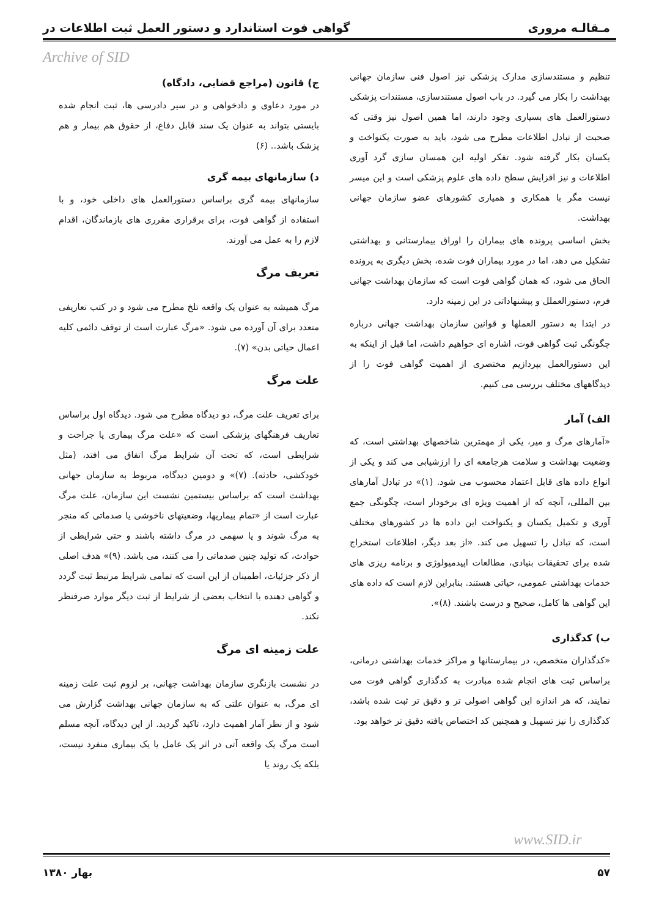مـقالـه مروری گواهی فوت استاندارد و دستور العمل ثبت اطلاعات در
Archive of SID
تنظیم و مستندسازی مدارک پزشکی نیز اصول فنی سازمان جهانی بهداشت را بکار می گیرد. در باب اصول مستندسازی، مستندات پزشکی دستورالعمل های بسیاری وجود دارند، اما همین اصول نیز وقتی که صحبت از تبادل اطلاعات مطرح می شود، باید به صورت یکنواخت و یکسان بکار گرفته شود. تفکر اولیه این همسان سازی گرد آوری اطلاعات و نیز افزایش سطح داده های علوم پزشکی است و این میسر نیست مگر با همکاری و همیاری کشورهای عضو سازمان جهانی بهداشت.
بخش اساسی پرونده های بیماران را اوراق بیمارستانی و بهداشتی تشکیل می دهد، اما در مورد بیماران فوت شده، بخش دیگری به پرونده الحاق می شود، که همان گواهی فوت است که سازمان بهداشت جهانی فرم، دستورالعملل و پیشنهاداتی در این زمینه دارد.
در ابتدا به دستور العملها و قوانین سازمان بهداشت جهانی درباره چگونگی ثبت گواهی فوت، اشاره ای خواهیم داشت، اما قبل از اینکه به این دستورالعمل بپردازیم مختصری از اهمیت گواهی فوت را از دیدگاههای مختلف بررسی می کنیم.
الف) آمار
«آمارهای مرگ و میر، یکی از مهمترین شاخصهای بهداشتی است، که وضعیت بهداشت و سلامت هرجامعه ای را ارزشیابی می کند و یکی از انواع داده های قابل اعتماد محسوب می شود. (۱)» در تبادل آمارهای بین المللی، آنچه که از اهمیت ویژه ای برخودار است، چگونگی جمع آوری و تکمیل یکسان و یکنواخت این داده ها در کشورهای مختلف است، که تبادل را تسهیل می کند. «از بعد دیگر، اطلاعات استخراج شده برای تحقیقات بنیادی، مطالعات اپیدمیولوژی و برنامه ریزی های خدمات بهداشتی عمومی، حیاتی هستند. بنابراین لازم است که داده های این گواهی ها کامل، صحیح و درست باشند. (۸)».
ب) کدگذاری
«کدگذاران متخصص، در بیمارستانها و مراکز خدمات بهداشتی درمانی، براساس ثبت های انجام شده مبادرت به کدگذاری گواهی فوت می نمایند، که هر اندازه این گواهی اصولی تر و دقیق تر ثبت شده باشد، کدگذاری را نیز تسهیل و همچنین کد اختصاص یافته دقیق تر خواهد بود.
ج) قانون (مراجع قضایی، دادگاه)
در مورد دعاوی و دادخواهی و در سیر دادرسی ها، ثبت انجام شده بایستی بتواند به عنوان یک سند قابل دفاع، از حقوق هم بیمار و هم پزشک باشد.. (۶)
د) سازمانهای بیمه گری
سازمانهای بیمه گری براساس دستورالعمل های داخلی خود، و با استفاده از گواهی فوت، برای برقراری مقرری های بازماندگان، اقدام لازم را به عمل می آورند.
تعریف مرگ
مرگ همیشه به عنوان یک واقعه تلخ مطرح می شود و در کتب تعاریفی متعدد برای آن آورده می شود. «مرگ عبارت است از توقف دائمی کلیه اعمال حیاتی بدن» (۷).
علت مرگ
برای تعریف علت مرگ، دو دیدگاه مطرح می شود. دیدگاه اول براساس تعاریف فرهنگهای پزشکی است که «علت مرگ بیماری یا جراحت و شرایطی است، که تحت آن شرایط مرگ اتفاق می افتد، (مثل خودکشی، حادثه). (۷)» و دومین دیدگاه، مربوط به سازمان جهانی بهداشت است که براساس بیستمین نشست این سازمان، علت مرگ عبارت است از «تمام بیماریها، وضعیتهای ناخوشی یا صدماتی که منجر به مرگ شوند و یا سهمی در مرگ داشته باشند و حتی شرایطی از حوادث، که تولید چنین صدماتی را می کنند، می باشد. (۹)» هدف اصلی از ذکر جزئیات، اطمینان از این است که تمامی شرایط مرتبط ثبت گردد و گواهی دهنده با انتخاب بعضی از شرایط از ثبت دیگر موارد صرفنظر نکند.
علت زمینه ای مرگ
در نشست بازنگری سازمان بهداشت جهانی، بر لزوم ثبت علت زمینه ای مرگ، به عنوان علتی که به سازمان جهانی بهداشت گزارش می شود و از نظر آمار اهمیت دارد، تاکید گردید. از این دیدگاه، آنچه مسلم است مرگ یک واقعه آتی در اثر یک عامل یا یک بیماری منفرد نیست، بلکه یک روند یا
www.SID.ir
۵۷ بهار ۱۳۸۰